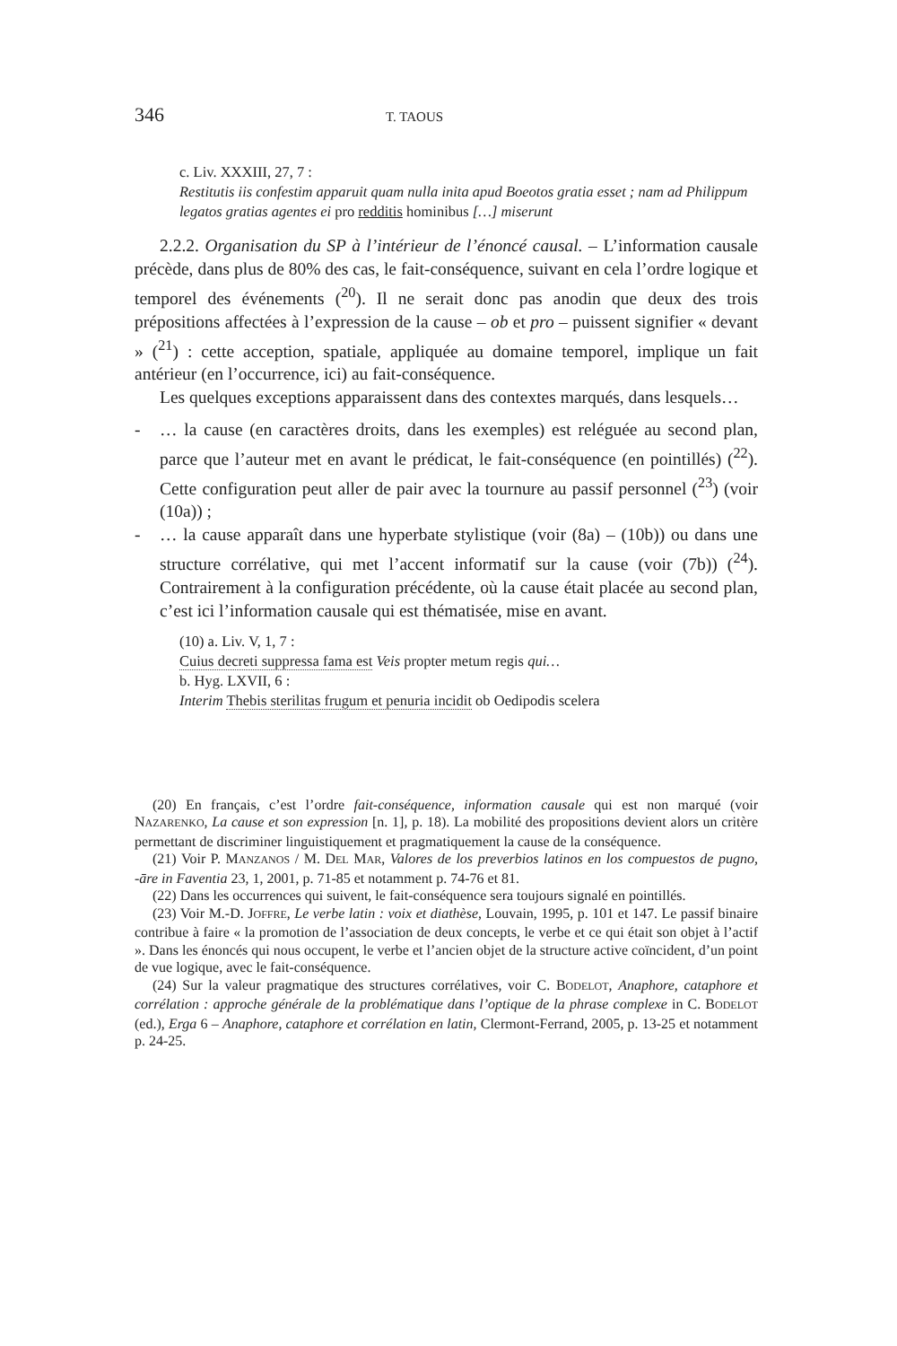346 T. TAOUS
c. Liv. XXXIII, 27, 7 :
Restitutis iis confestim apparuit quam nulla inita apud Boeotos gratia esset ; nam ad Philippum legatos gratias agentes ei pro redditis hominibus […] miserunt
2.2.2. Organisation du SP à l’intérieur de l’énoncé causal. – L’information causale précède, dans plus de 80% des cas, le fait-conséquence, suivant en cela l’ordre logique et temporel des événements (<sup>20</sup>). Il ne serait donc pas anodin que deux des trois prépositions affectées à l’expression de la cause – ob et pro – puissent signifier « devant » (<sup>21</sup>) : cette acception, spatiale, appliquée au domaine temporel, implique un fait antérieur (en l’occurrence, ici) au fait-conséquence.
Les quelques exceptions apparaissent dans des contextes marqués, dans lesquels…
- … la cause (en caractères droits, dans les exemples) est reléguée au second plan, parce que l’auteur met en avant le prédicat, le fait-conséquence (en pointillés) (<sup>22</sup>). Cette configuration peut aller de pair avec la tournure au passif personnel (<sup>23</sup>) (voir (10a)) ;
- … la cause apparaît dans une hyperbate stylistique (voir (8a) – (10b)) ou dans une structure corrélative, qui met l’accent informatif sur la cause (voir (7b)) (<sup>24</sup>). Contrairement à la configuration précédente, où la cause était placée au second plan, c’est ici l’information causale qui est thématisée, mise en avant.
(10) a. Liv. V, 1, 7 :
Cuius decreti suppressa fama est Veis propter metum regis qui…
b. Hyg. LXVII, 6 :
Interim Thebis sterilitas frugum et penuria incidit ob Oedipodis scelera
(20) En français, c’est l’ordre fait-conséquence, information causale qui est non marqué (voir NAZARENKO, La cause et son expression [n. 1], p. 18). La mobilité des propositions devient alors un critère permettant de discriminer linguistiquement et pragmatiquement la cause de la conséquence.
(21) Voir P. MANZANOS / M. DEL MAR, Valores de los preverbios latinos en los compuestos de pugno, -āre in Faventia 23, 1, 2001, p. 71-85 et notamment p. 74-76 et 81.
(22) Dans les occurrences qui suivent, le fait-conséquence sera toujours signalé en pointillés.
(23) Voir M.-D. JOFFRE, Le verbe latin : voix et diathèse, Louvain, 1995, p. 101 et 147. Le passif binaire contribue à faire « la promotion de l’association de deux concepts, le verbe et ce qui était son objet à l’actif ». Dans les énoncés qui nous occupent, le verbe et l’ancien objet de la structure active coïncident, d’un point de vue logique, avec le fait-conséquence.
(24) Sur la valeur pragmatique des structures corrélatives, voir C. BODELOT, Anaphore, cataphore et corrélation : approche générale de la problématique dans l’optique de la phrase complexe in C. BODELOT (ed.), Erga 6 – Anaphore, cataphore et corrélation en latin, Clermont-Ferrand, 2005, p. 13-25 et notamment p. 24-25.